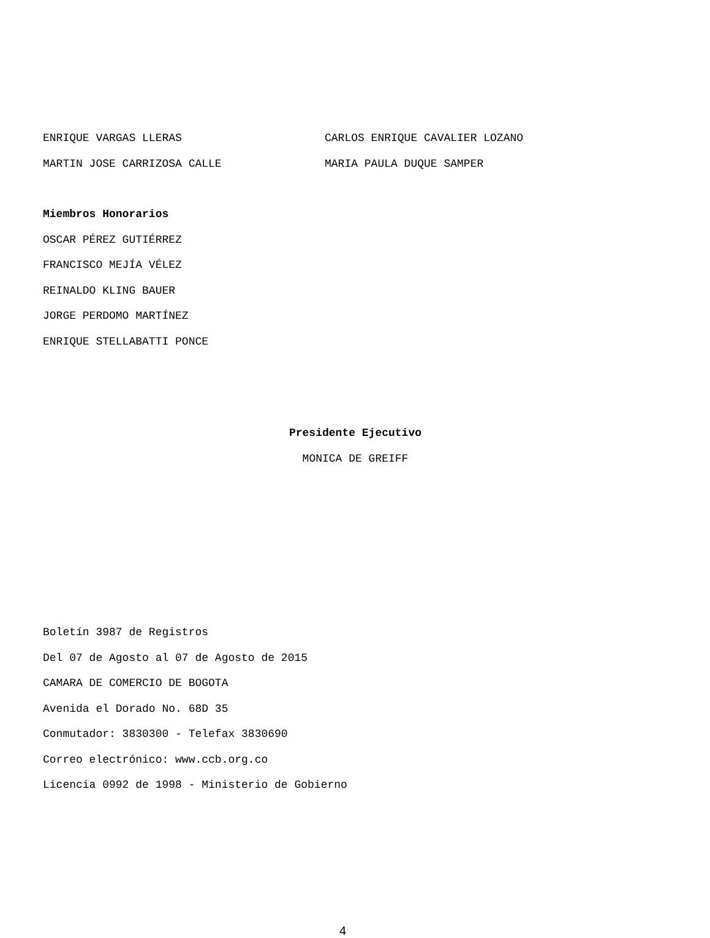ENRIQUE VARGAS LLERAS CARLOS ENRIQUE CAVALIER LOZANO
MARTIN JOSE CARRIZOSA CALLE MARIA PAULA DUQUE SAMPER
Miembros Honorarios
OSCAR PÉREZ GUTIÉRREZ
FRANCISCO MEJÍA VÉLEZ
REINALDO KLING BAUER
JORGE PERDOMO MARTÍNEZ
ENRIQUE STELLABATTI PONCE
Presidente Ejecutivo
MONICA DE GREIFF
Boletín 3987 de Registros
Del 07 de Agosto al 07 de Agosto de 2015
CAMARA DE COMERCIO DE BOGOTA
Avenida el Dorado No. 68D 35
Conmutador: 3830300 - Telefax 3830690
Correo electrónico: www.ccb.org.co
Licencia 0992 de 1998 - Ministerio de Gobierno
4